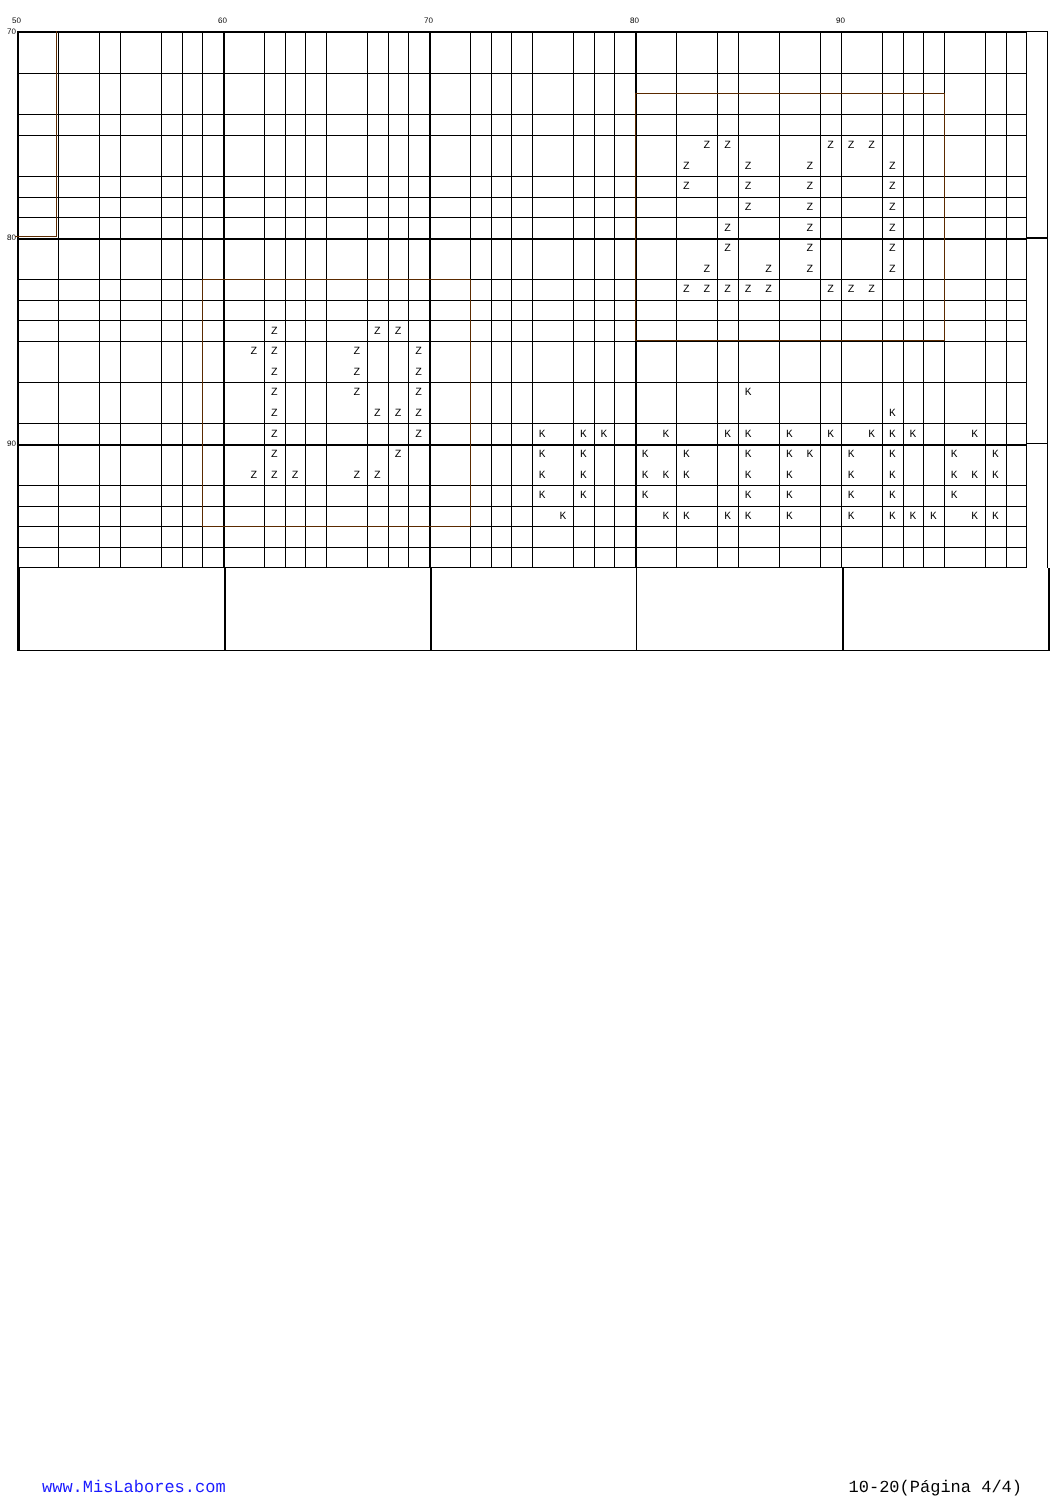50 60 70 80 90
70
80
90
| | | | | | | | | | | | | | | | | | | Z | Z | | | | | Z | Z | Z | | | | | | | |
| | | | | | | | | | | | | | | | | | Z | | | Z | | | Z | | | | Z | | | | | | |
| | | | | | | | | | | | | | | | | | Z | | | Z | | | Z | | | | Z | | | | | | |
| | | | | | | | | | | | | | | | | | | | | Z | | | Z | | | | Z | | | | | | |
| | | | | | | | | | | | | | | | | | | | Z | | | | Z | | | | Z | | | | | | |
| | | | | | | | | | | | | | | | | | | | Z | | | | Z | | | | Z | | | | | | |
| | | | | | | | | | | | | | | | | | | Z | | | Z | | Z | | | | Z | | | | | | |
| | | | | | | | | | | | | | | | | | Z | Z | Z | Z | Z | | | Z | Z | Z | | | | | | | |
| | | Z | | | | Z | Z | | | | | | | | | | | | | | | | | | | | | | | | | | |
| | Z | Z | | | Z | | | Z | | | | | | | | | | | | | | | | | | | | | | | | | |
| | | Z | | | Z | | | Z | | | | | | | | | | | | | | | | | | | | | | | | | |
| | | Z | | | Z | | | Z | | | | | | | | | | | | K | | | | | | | | | | | | | |
| | | Z | | | | Z | Z | Z | | | | | | | | | | | | | | | | | | | K | | | | | | |
| | | Z | | | | | | Z | | K | | K | K | | | K | | | K | K | | K | | K | | K | K | K | | | K | | |
| | | Z | | | | | Z | | | K | | K | | | K | | K | | | K | | K | K | | K | | K | | | K | | K | |
| | Z | Z | Z | | Z | Z | | | | K | | K | | | K | K | K | | | K | | K | | | K | | K | | | K | K | K | |
| | | | | | | | | | | K | | K | | | K | | | | | K | | K | | | K | | K | | | K | | | |
| | | | | | | | | | | | K | | | | | K | K | | K | K | | K | | | K | | K | K | K | | K | K | |
www.MisLabores.com 10-20(Página 4/4)